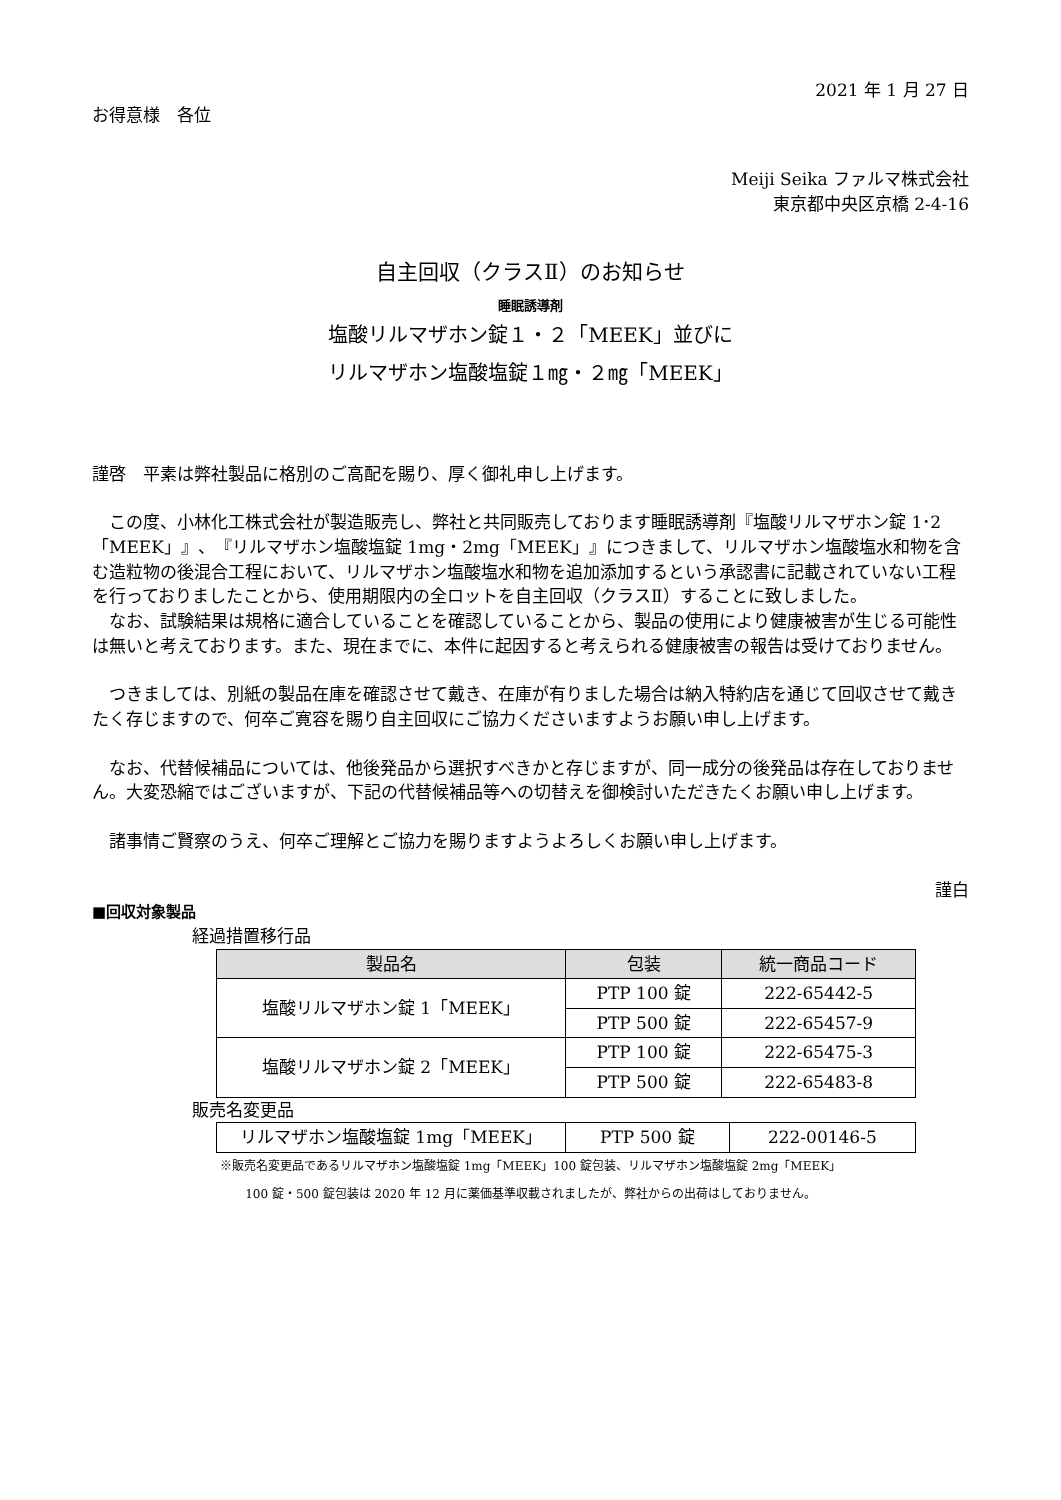2021 年 1 月 27 日
お得意様　各位
Meiji Seika ファルマ株式会社
東京都中央区京橋 2-4-16
自主回収（クラスⅡ）のお知らせ
睡眠誘導剤
塩酸リルマザホン錠１・２「MEEK」並びに
リルマザホン塩酸塩錠１㎎・２㎎「MEEK」
謹啓　平素は弊社製品に格別のご高配を賜り、厚く御礼申し上げます。
この度、小林化工株式会社が製造販売し、弊社と共同販売しております睡眠誘導剤『塩酸リルマザホン錠 1･2「MEEK」』、『リルマザホン塩酸塩錠 1mg・2mg「MEEK」』につきまして、リルマザホン塩酸塩水和物を含む造粒物の後混合工程において、リルマザホン塩酸塩水和物を追加添加するという承認書に記載されていない工程を行っておりましたことから、使用期限内の全ロットを自主回収（クラスⅡ）することに致しました。
なお、試験結果は規格に適合していることを確認していることから、製品の使用により健康被害が生じる可能性は無いと考えております。また、現在までに、本件に起因すると考えられる健康被害の報告は受けておりません。
つきましては、別紙の製品在庫を確認させて戴き、在庫が有りました場合は納入特約店を通じて回収させて戴きたく存じますので、何卒ご寛容を賜り自主回収にご協力くださいますようお願い申し上げます。
なお、代替候補品については、他後発品から選択すべきかと存じますが、同一成分の後発品は存在しておりません。大変恐縮ではございますが、下記の代替候補品等への切替えを御検討いただきたくお願い申し上げます。
諸事情ご賢察のうえ、何卒ご理解とご協力を賜りますようよろしくお願い申し上げます。
謹白
■回収対象製品
経過措置移行品
| 製品名 | 包装 | 統一商品コード |
| --- | --- | --- |
| 塩酸リルマザホン錠 1「MEEK」 | PTP 100 錠 | 222-65442-5 |
| | PTP 500 錠 | 222-65457-9 |
| 塩酸リルマザホン錠 2「MEEK」 | PTP 100 錠 | 222-65475-3 |
| | PTP 500 錠 | 222-65483-8 |
販売名変更品
| リルマザホン塩酸塩錠 1mg「MEEK」 | PTP 500 錠 | 222-00146-5 |
※販売名変更品であるリルマザホン塩酸塩錠 1mg「MEEK」100 錠包装、リルマザホン塩酸塩錠 2mg「MEEK」
100 錠・500 錠包装は 2020 年 12 月に薬価基準収載されましたが、弊社からの出荷はしておりません。